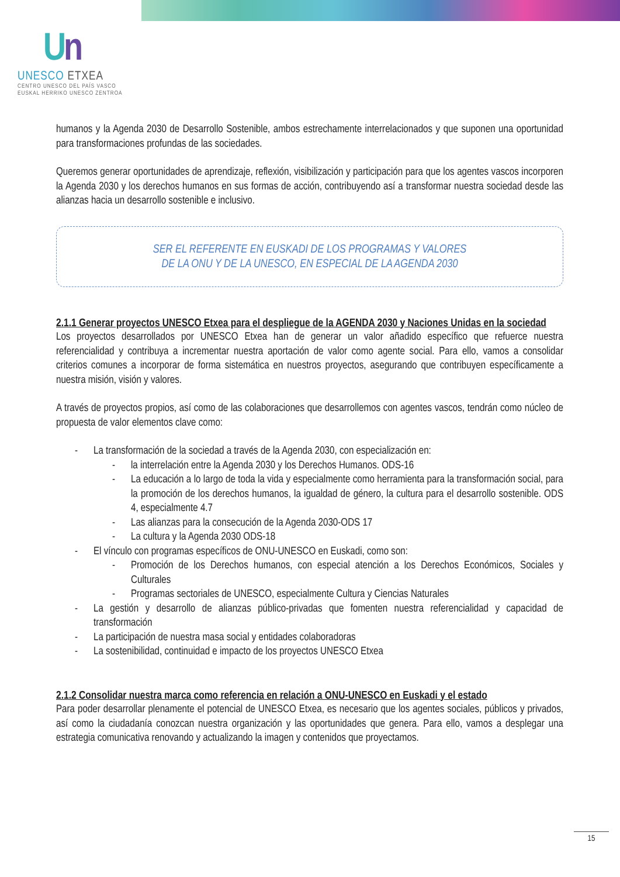Un
UNESCO ETXEA
CENTRO UNESCO DEL PAÍS VASCO
EUSKAL HERRIKO UNESCO ZENTROA
humanos y la Agenda 2030 de Desarrollo Sostenible, ambos estrechamente interrelacionados y que suponen una oportunidad para transformaciones profundas de las sociedades.
Queremos generar oportunidades de aprendizaje, reflexión, visibilización y participación para que los agentes vascos incorporen la Agenda 2030 y los derechos humanos en sus formas de acción, contribuyendo así a transformar nuestra sociedad desde las alianzas hacia un desarrollo sostenible e inclusivo.
SER EL REFERENTE EN EUSKADI DE LOS PROGRAMAS Y VALORES
DE LA ONU Y DE LA UNESCO, EN ESPECIAL DE LA AGENDA 2030
2.1.1 Generar proyectos UNESCO Etxea para el despliegue de la AGENDA 2030 y Naciones Unidas en la sociedad
Los proyectos desarrollados por UNESCO Etxea han de generar un valor añadido específico que refuerce nuestra referencialidad y contribuya a incrementar nuestra aportación de valor como agente social. Para ello, vamos a consolidar criterios comunes a incorporar de forma sistemática en nuestros proyectos, asegurando que contribuyen específicamente a nuestra misión, visión y valores.
A través de proyectos propios, así como de las colaboraciones que desarrollemos con agentes vascos, tendrán como núcleo de propuesta de valor elementos clave como:
- La transformación de la sociedad a través de la Agenda 2030, con especialización en:
- la interrelación entre la Agenda 2030 y los Derechos Humanos. ODS-16
- La educación a lo largo de toda la vida y especialmente como herramienta para la transformación social, para la promoción de los derechos humanos, la igualdad de género, la cultura para el desarrollo sostenible. ODS 4, especialmente 4.7
- Las alianzas para la consecución de la Agenda 2030-ODS 17
- La cultura y la Agenda 2030 ODS-18
- El vínculo con programas específicos de ONU-UNESCO en Euskadi, como son:
- Promoción de los Derechos humanos, con especial atención a los Derechos Económicos, Sociales y Culturales
- Programas sectoriales de UNESCO, especialmente Cultura y Ciencias Naturales
- La gestión y desarrollo de alianzas público-privadas que fomenten nuestra referencialidad y capacidad de transformación
- La participación de nuestra masa social y entidades colaboradoras
- La sostenibilidad, continuidad e impacto de los proyectos UNESCO Etxea
2.1.2 Consolidar nuestra marca como referencia en relación a ONU-UNESCO en Euskadi y el estado
Para poder desarrollar plenamente el potencial de UNESCO Etxea, es necesario que los agentes sociales, públicos y privados, así como la ciudadanía conozcan nuestra organización y las oportunidades que genera. Para ello, vamos a desplegar una estrategia comunicativa renovando y actualizando la imagen y contenidos que proyectamos.
15